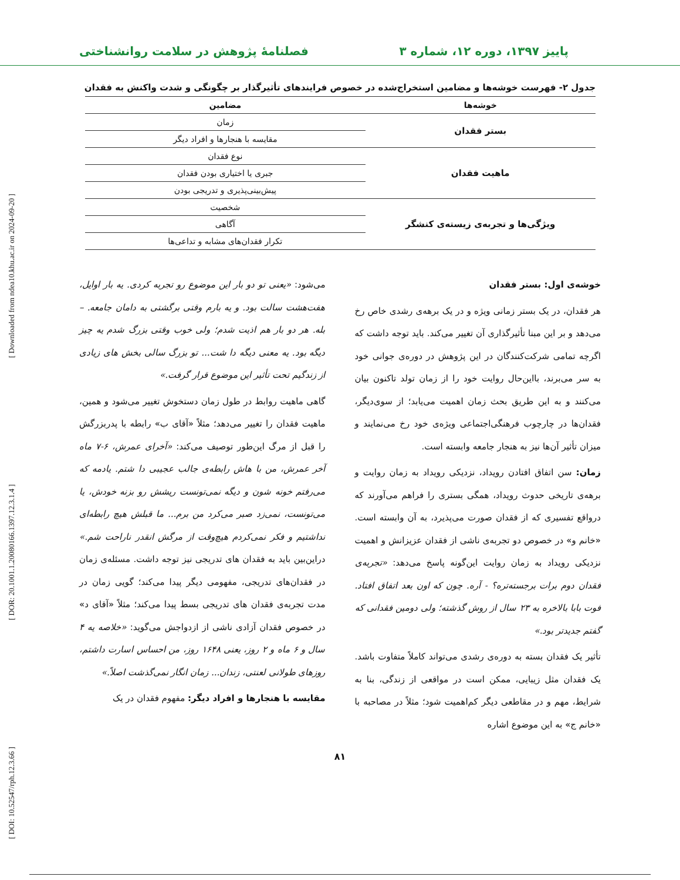[ DOI: 10.52547/rph.12.3.66 ] [ DOR: 20.1001.1.20080166.1397.12.3.1.4 ] [ Downloaded from ndea10.khu.ac.ir on 2024-09-20 ]
پاییز ۱۳۹۷، دوره ۱۲، شماره ۳ فصلنامهٔ پژوهش در سلامت روانشناختی
جدول ۲- فهرست خوشه‌ها و مضامین استخراج‌شده در خصوص فرایندهای تأثیرگذار بر چگونگی و شدت واکنش به فقدان
| خوشه‌ها | مضامین |
| --- | --- |
| بستر فقدان | زمان |
| | مقایسه با هنجارها و افراد دیگر |
| ماهیت فقدان | نوع فقدان |
| | جبری یا اختیاری بودن فقدان |
| | پیش‌بینی‌پذیری و تدریجی بودن |
| ویژگی‌ها و تجربه‌ی زیسته‌ی کنشگر | شخصیت |
| | آگاهی |
| | تکرار فقدان‌های مشابه و تداعی‌ها |
خوشه‌ی اول: بستر فقدان
هر فقدان، در یک بستر زمانی ویژه و در یک برهه‌ی رشدی خاص رخ می‌دهد و بر این مبنا تأثیرگذاری آن تغییر می‌کند. باید توجه داشت که اگرچه تمامی شرکت‌کنندگان در این پژوهش در دوره‌ی جوانی خود به سر می‌برند، بااین‌حال روایت خود را از زمان تولد تاکنون بیان می‌کنند و به این طریق بحث زمان اهمیت می‌یابد؛ از سوی‌دیگر، فقدان‌ها در چارچوب فرهنگی‌اجتماعی ویژه‌ی خود رخ می‌نمایند و میزان تأثیر آن‌ها نیز به هنجار جامعه وابسته است.
زمان: سن اتفاق افتادن رویداد، نزدیکی رویداد به زمان روایت و برهه‌ی تاریخی حدوث رویداد، همگی بستری را فراهم می‌آورند که درواقع تفسیری که از فقدان صورت می‌پذیرد، به آن وابسته است. «خانم و» در خصوص دو تجربه‌ی ناشی از فقدان عزیزانش و اهمیت نزدیکی رویداد به زمان روایت این‌گونه پاسخ می‌دهد: «تجربه‌ی فقدان دوم برات برجسته‌تره؟ - آره. چون که اون بعد اتفاق افتاد. فوت بابا بالاخره به ۲۳ سال از روش گذشته؛ ولی دومین فقدانی که گفتم جدیدتر بود.»
تأثیر یک فقدان بسته به دوره‌ی رشدی می‌تواند کاملاً متفاوت باشد. یک فقدان مثل زیبایی، ممکن است در مواقعی از زندگی، بنا به شرایط، مهم و در مقاطعی دیگر کم‌اهمیت شود؛ مثلاً در مصاحبه با «خانم ج» به این موضوع اشاره
می‌شود: «یعنی تو دو بار این موضوع رو تجربه کردی. یه بار اوایل، هفت‌هشت سالت بود. و یه بارم وقتی برگشتی به دامان جامعه. – بله. هر دو بار هم اذیت شدم؛ ولی خوب وقتی بزرگ شدم یه چیز دیگه بود. یه معنی دیگه دا شت... تو بزرگ سالی بخش های زیادی از زندگیم تحت تأثیر این موضوع قرار گرفت.»
گاهی ماهیت روابط در طول زمان دستخوش تغییر می‌شود و همین، ماهیت فقدان را تغییر می‌دهد؛ مثلاً «آقای ب» رابطه با پدربزرگش را قبل از مرگ این‌طور توصیف می‌کند: «آخرای عمرش، ۶-۷ ماه آخر عمرش، من با هاش رابطه‌ی جالب عجیبی دا شتم. یادمه که می‌رفتم خونه شون و دیگه نمی‌تونست ریشش رو بزنه خودش، یا می‌تونست، نمی‌زد صبر می‌کرد من برم... ما قبلش هیچ رابطه‌ای نداشتیم و فکر نمی‌کردم هیچ‌وقت از مرگش انقدر ناراحت شم.» دراین‌بین باید به فقدان های تدریجی نیز توجه داشت. مسئله‌ی زمان در فقدان‌های تدریجی، مفهومی دیگر پیدا می‌کند؛ گویی زمان در مدت تجربه‌ی فقدان های تدریجی بسط پیدا می‌کند؛ مثلاً «آقای د» در خصوص فقدان آزادی ناشی از ازدواجش می‌گوید: «خلاصه یه ۴ سال و ۶ ماه و ۲ روز، یعنی ۱۶۴۸ روز، من احساس اسارت داشتم، روزهای طولانی لعنتی، زندان... زمان انگار نمی‌گذشت اصلاً.»
مقایسه با هنجارها و افراد دیگر: مفهوم فقدان در یک
۸۱